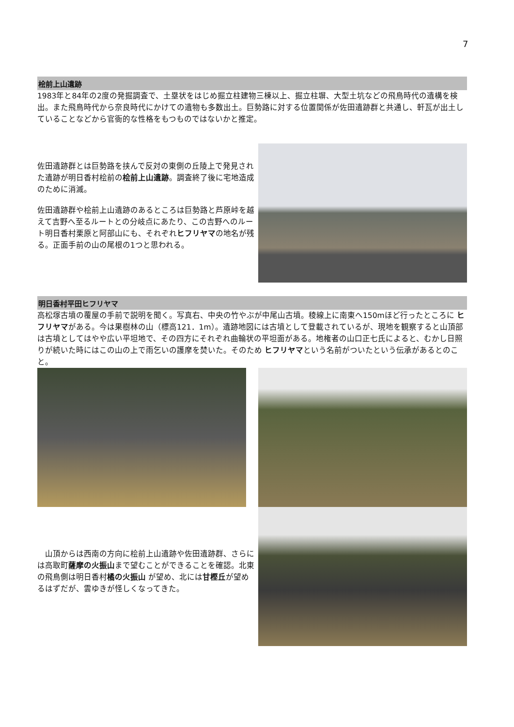7
桧前上山遺跡
1983年と84年の2度の発掘調査で、土塁状をはじめ掘立柱建物三棟以上、掘立柱塀、大型土坑などの飛鳥時代の遺構を検出。また飛鳥時代から奈良時代にかけての遺物も多数出土。巨勢路に対する位置関係が佐田遺跡群と共通し、軒瓦が出土していることなどから官衙的な性格をもつものではないかと推定。
佐田遺跡群とは巨勢路を挟んで反対の東側の丘陵上で発見された遺跡が明日香村桧前の桧前上山遺跡。調査終了後に宅地造成のために消滅。
佐田遺跡群や桧前上山遺跡のあるところは巨勢路と芦原峠を越えて吉野へ至るルートとの分岐点にあたり、この吉野へのルート明日香村栗原と阿部山にも、それぞれヒフリヤマの地名が残る。正面手前の山の尾根の1つと思われる。
明日香村平田ヒフリヤマ
高松塚古墳の覆屋の手前で説明を聞く。写真右、中央の竹やぶが中尾山古墳。稜線上に南東へ150mほど行ったところに ヒフリヤマがある。今は果樹林の山（標高121．1m）。遺跡地図には古墳として登載されているが、現地を観察すると山頂部は古墳としてはやや広い平坦地で、その四方にそれぞれ曲輪状の平坦面がある。地権者の山口正七氏によると、むかし日照りが続いた時にはこの山の上で雨乞いの護摩を焚いた。そのため ヒフリヤマという名前がついたという伝承があるとのこと。
　山頂からは西南の方向に桧前上山遺跡や佐田遺跡群、さらには高取町薩摩の火振山まで望むことができることを確認。北東の飛鳥側は明日香村橘の火振山 が望め、北には甘樫丘が望めるはずだが、雲ゆきが怪しくなってきた。